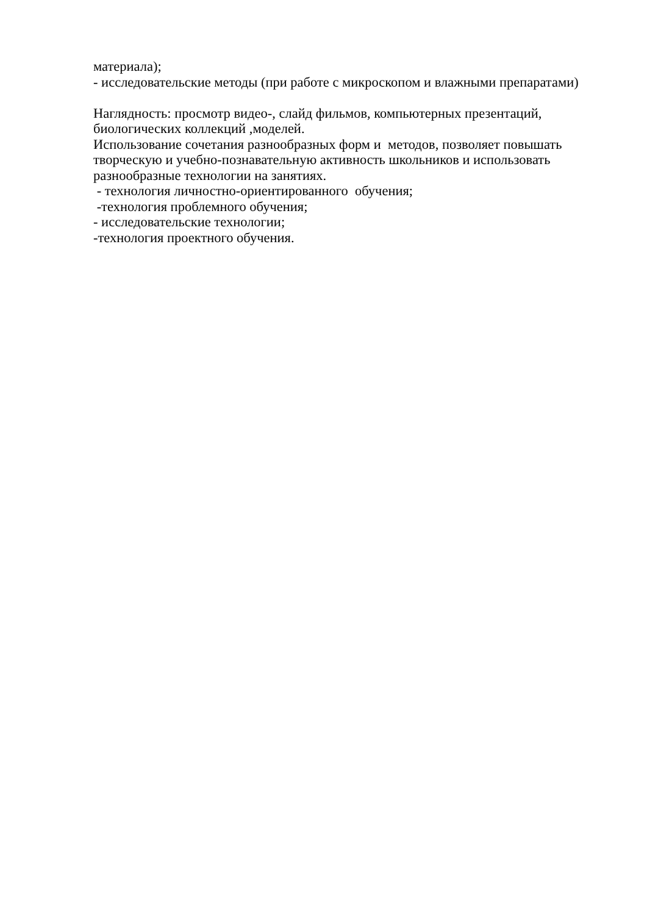материала);
- исследовательские методы (при работе с микроскопом и влажными препаратами)
Наглядность: просмотр видео-, слайд фильмов, компьютерных презентаций, биологических коллекций ,моделей.
Использование сочетания разнообразных форм и методов, позволяет повышать творческую и учебно-познавательную активность школьников и использовать разнообразные технологии на занятиях.
- технология личностно-ориентированного обучения;
-технология проблемного обучения;
- исследовательские технологии;
-технология проектного обучения.